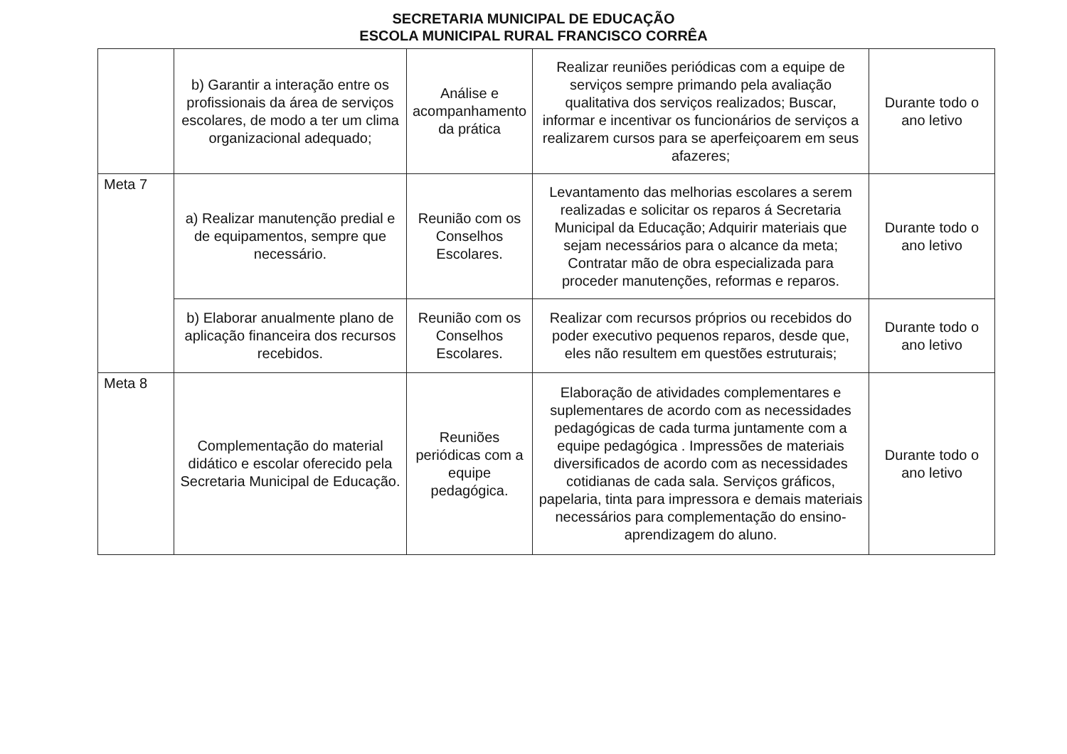SECRETARIA MUNICIPAL DE EDUCAÇÃO
ESCOLA MUNICIPAL RURAL FRANCISCO CORRÊA
| | b) Garantir a interação entre os profissionais da área de serviços escolares, de modo a ter um clima organizacional adequado; | Análise e acompanhamento da prática | Realizar reuniões periódicas com a equipe de serviços sempre primando pela avaliação qualitativa dos serviços realizados; Buscar, informar e incentivar os funcionários de serviços a realizarem cursos para se aperfeiçoarem em seus afazeres; | Durante todo o ano letivo |
| Meta 7 | a) Realizar manutenção predial e de equipamentos, sempre que necessário. | Reunião com os Conselhos Escolares. | Levantamento das melhorias escolares a serem realizadas e solicitar os reparos á Secretaria Municipal da Educação; Adquirir materiais que sejam necessários para o alcance da meta; Contratar mão de obra especializada para proceder manutenções, reformas e reparos. | Durante todo o ano letivo |
| | b) Elaborar anualmente plano de aplicação financeira dos recursos recebidos. | Reunião com os Conselhos Escolares. | Realizar com recursos próprios ou recebidos do poder executivo pequenos reparos, desde que, eles não resultem em questões estruturais; | Durante todo o ano letivo |
| Meta 8 | Complementação do material didático e escolar oferecido pela Secretaria Municipal de Educação. | Reuniões periódicas com a equipe pedagógica. | Elaboração de atividades complementares e suplementares de acordo com as necessidades pedagógicas de cada turma juntamente com a equipe pedagógica . Impressões de materiais diversificados de acordo com as necessidades cotidianas de cada sala. Serviços gráficos, papelaria, tinta para impressora e demais materiais necessários para complementação do ensino-aprendizagem do aluno. | Durante todo o ano letivo |